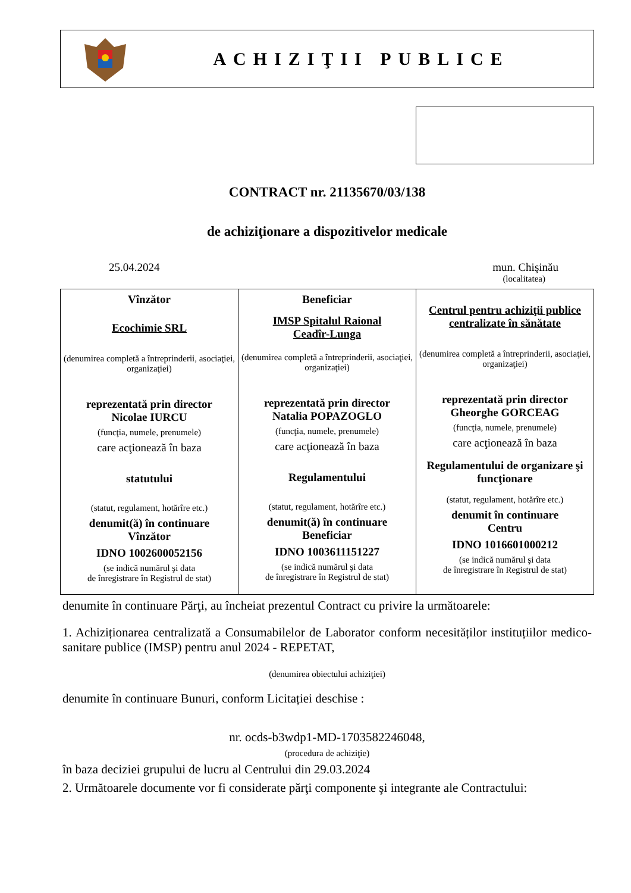ACHIZIŢII PUBLICE
CONTRACT nr. 21135670/03/138
de achiziţionare a dispozitivelor medicale
25.04.2024 mun. Chişinău
(localitatea)
| Vînzător Ecochimie SRL (denumirea completă a întreprinderii, asociaţiei, organizaţiei) reprezentată prin director Nicolae IURCU (funcţia, numele, prenumele) care acţionează în baza statutului (statut, regulament, hotărîre etc.) denumit(ă) în continuare Vînzător IDNO 1002600052156 (se indică numărul şi data de înregistrare în Registrul de stat) | Beneficiar IMSP Spitalul Raional Ceadîr-Lunga (denumirea completă a întreprinderii, asociaţiei, organizaţiei) reprezentată prin director Natalia POPAZOGLO (funcţia, numele, prenumele) care acţionează în baza Regulamentului (statut, regulament, hotărîre etc.) denumit(ă) în continuare Beneficiar IDNO 1003611151227 (se indică numărul şi data de înregistrare în Registrul de stat) | Centrul pentru achiziţii publice centralizate în sănătate (denumirea completă a întreprinderii, asociaţiei, organizaţiei) reprezentată prin director Gheorghe GORCEAG (funcţia, numele, prenumele) care acţionează în baza Regulamentului de organizare şi funcţionare (statut, regulament, hotărîre etc.) denumit în continuare Centru IDNO 1016601000212 (se indică numărul şi data de înregistrare în Registrul de stat) |
denumite în continuare Părţi, au încheiat prezentul Contract cu privire la următoarele:
1. Achiziționarea centralizată a Consumabilelor de Laborator conform necesităților instituțiilor medico-sanitare publice (IMSP) pentru anul 2024 - REPETAT,
(denumirea obiectului achiziţiei)
denumite în continuare Bunuri, conform Licitației deschise :
nr. ocds-b3wdp1-MD-1703582246048,
(procedura de achiziţie)
în baza deciziei grupului de lucru al Centrului din 29.03.2024
2. Următoarele documente vor fi considerate părţi componente şi integrante ale Contractului: